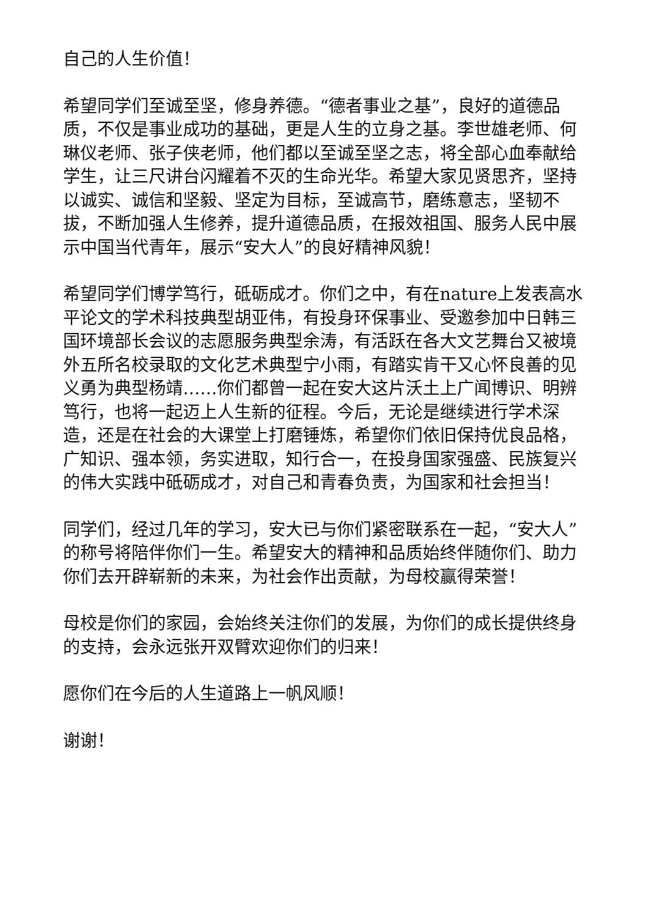自己的人生价值！
希望同学们至诚至坚，修身养德。“德者事业之基”，良好的道德品质，不仅是事业成功的基础，更是人生的立身之基。李世雄老师、何琳仪老师、张子侠老师，他们都以至诚至坚之志，将全部心血奉献给学生，让三尺讲台闪耀着不灭的生命光华。希望大家见贤思齐，坚持以诚实、诚信和坚毅、坚定为目标，至诚高节，磨练意志，坚韧不拔，不断加强人生修养，提升道德品质，在报效祖国、服务人民中展示中国当代青年，展示“安大人”的良好精神风貌！
希望同学们博学笃行，砥砺成才。你们之中，有在nature上发表高水平论文的学术科技典型胡亚伟，有投身环保事业、受邀参加中日韩三国环境部长会议的志愿服务典型余涛，有活跃在各大文艺舞台又被境外五所名校录取的文化艺术典型宁小雨，有踏实肯干又心怀良善的见义勇为典型杨靖……你们都曾一起在安大这片沃土上广闻博识、明辨笃行，也将一起迈上人生新的征程。今后，无论是继续进行学术深造，还是在社会的大课堂上打磨锤炼，希望你们依旧保持优良品格，广知识、强本领，务实进取，知行合一，在投身国家强盛、民族复兴的伟大实践中砥砺成才，对自己和青春负责，为国家和社会担当！
同学们，经过几年的学习，安大已与你们紧密联系在一起，“安大人”的称号将陪伴你们一生。希望安大的精神和品质始终伴随你们、助力你们去开辟崭新的未来，为社会作出贡献，为母校赢得荣誉！
母校是你们的家园，会始终关注你们的发展，为你们的成长提供终身的支持，会永远张开双臂欢迎你们的归来！
愿你们在今后的人生道路上一帆风顺！
谢谢！